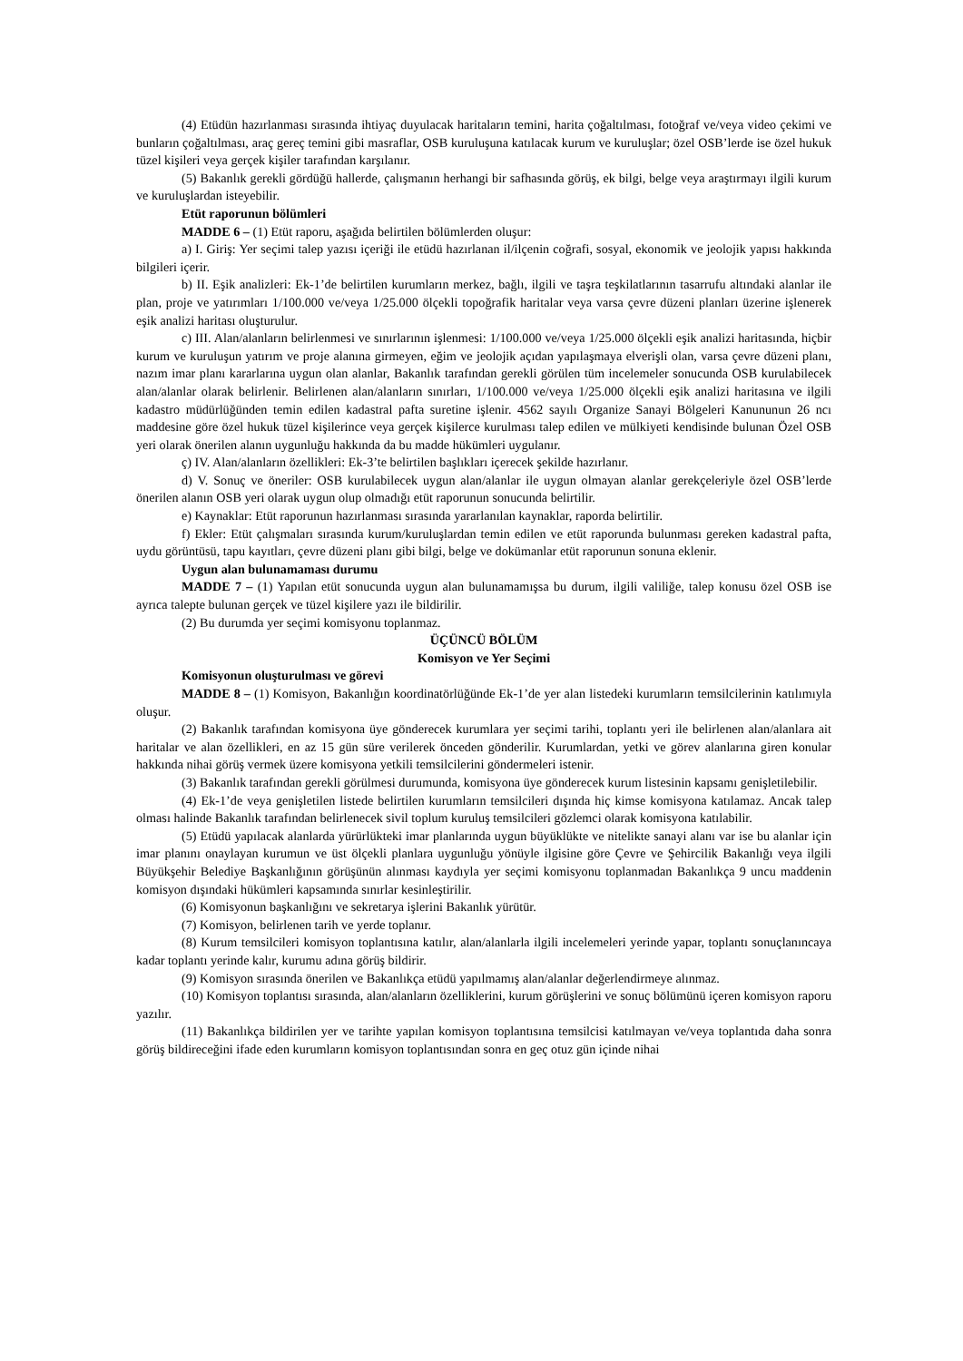(4) Etüdün hazırlanması sırasında ihtiyaç duyulacak haritaların temini, harita çoğaltılması, fotoğraf ve/veya video çekimi ve bunların çoğaltılması, araç gereç temini gibi masraflar, OSB kuruluşuna katılacak kurum ve kuruluşlar; özel OSB’lerde ise özel hukuk tüzel kişileri veya gerçek kişiler tarafından karşılanır.
(5) Bakanlık gerekli gördüğü hallerde, çalışmanın herhangi bir safhasında görüş, ek bilgi, belge veya araştırmayı ilgili kurum ve kuruluşlardan isteyebilir.
Etüt raporunun bölümleri
MADDE 6 – (1) Etüt raporu, aşağıda belirtilen bölümlerden oluşur:
a) I. Giriş: Yer seçimi talep yazısı içeriği ile etüdü hazırlanan il/ilçenin coğrafi, sosyal, ekonomik ve jeolojik yapısı hakkında bilgileri içerir.
b) II. Eşik analizleri: Ek-1’de belirtilen kurumların merkez, bağlı, ilgili ve taşra teşkilatlarının tasarrufu altındaki alanlar ile plan, proje ve yatırımları 1/100.000 ve/veya 1/25.000 ölçekli topoğrafik haritalar veya varsa çevre düzeni planları üzerine işlenerek eşik analizi haritası oluşturulur.
c) III. Alan/alanların belirlenmesi ve sınırlarının işlenmesi: 1/100.000 ve/veya 1/25.000 ölçekli eşik analizi haritasında, hiçbir kurum ve kuruluşun yatırım ve proje alanına girmeyen, eğim ve jeolojik açıdan yapılaşmaya elverişli olan, varsa çevre düzeni planı, nazım imar planı kararlarına uygun olan alanlar, Bakanlık tarafından gerekli görülen tüm incelemeler sonucunda OSB kurulabilecek alan/alanlar olarak belirlenir. Belirlenen alan/alanların sınırları, 1/100.000 ve/veya 1/25.000 ölçekli eşik analizi haritasına ve ilgili kadastro müdürlüğünden temin edilen kadastral pafta suretine işlenir. 4562 sayılı Organize Sanayi Bölgeleri Kanununun 26 ncı maddesine göre özel hukuk tüzel kişilerince veya gerçek kişilerce kurulması talep edilen ve mülkiyeti kendisinde bulunan Özel OSB yeri olarak önerilen alanın uygunluğu hakkında da bu madde hükümleri uygulanır.
ç) IV. Alan/alanların özellikleri: Ek-3’te belirtilen başlıkları içerecek şekilde hazırlanır.
d) V. Sonuç ve öneriler: OSB kurulabilecek uygun alan/alanlar ile uygun olmayan alanlar gerekçeleriyle özel OSB’lerde önerilen alanın OSB yeri olarak uygun olup olmadığı etüt raporunun sonucunda belirtilir.
e) Kaynaklar: Etüt raporunun hazırlanması sırasında yararlanılan kaynaklar, raporda belirtilir.
f) Ekler: Etüt çalışmaları sırasında kurum/kuruluşlardan temin edilen ve etüt raporunda bulunması gereken kadastral pafta, uydu görüntüsü, tapu kayıtları, çevre düzeni planı gibi bilgi, belge ve dokümanlar etüt raporunun sonuna eklenir.
Uygun alan bulunamaması durumu
MADDE 7 – (1) Yapılan etüt sonucunda uygun alan bulunamamışsa bu durum, ilgili valiliğe, talep konusu özel OSB ise ayrıca talepte bulunan gerçek ve tüzel kişilere yazı ile bildirilir.
(2) Bu durumda yer seçimi komisyonu toplanmaz.
ÜÇÜNCÜ BÖLÜM
Komisyon ve Yer Seçimi
Komisyonun oluşturulması ve görevi
MADDE 8 – (1) Komisyon, Bakanlığın koordinatörlüğünde Ek-1’de yer alan listedeki kurumların temsilcilerinin katılımıyla oluşur.
(2) Bakanlık tarafından komisyona üye gönderecek kurumlara yer seçimi tarihi, toplantı yeri ile belirlenen alan/alanlara ait haritalar ve alan özellikleri, en az 15 gün süre verilerek önceden gönderilir. Kurumlardan, yetki ve görev alanlarına giren konular hakkında nihai görüş vermek üzere komisyona yetkili temsilcilerini göndermeleri istenir.
(3) Bakanlık tarafından gerekli görülmesi durumunda, komisyona üye gönderecek kurum listesinin kapsamı genişletilebilir.
(4) Ek-1’de veya genişletilen listede belirtilen kurumların temsilcileri dışında hiç kimse komisyona katılamaz. Ancak talep olması halinde Bakanlık tarafından belirlenecek sivil toplum kuruluş temsilcileri gözlemci olarak komisyona katılabilir.
(5) Etüdü yapılacak alanlarda yürürlükteki imar planlarında uygun büyüklükte ve nitelikte sanayi alanı var ise bu alanlar için imar planını onaylayan kurumun ve üst ölçekli planlara uygunluğu yönüyle ilgisine göre Çevre ve Şehircilik Bakanlığı veya ilgili Büyükşehir Belediye Başkanlığının görüşünün alınması kaydıyla yer seçimi komisyonu toplanmadan Bakanlıkça 9 uncu maddenin komisyon dışındaki hükümleri kapsamında sınırlar kesinleştirilir.
(6) Komisyonun başkanlığını ve sekretarya işlerini Bakanlık yürütür.
(7) Komisyon, belirlenen tarih ve yerde toplanır.
(8) Kurum temsilcileri komisyon toplantısına katılır, alan/alanlarla ilgili incelemeleri yerinde yapar, toplantı sonuçlanıncaya kadar toplantı yerinde kalır, kurumu adına görüş bildirir.
(9) Komisyon sırasında önerilen ve Bakanlıkça etüdü yapılmamış alan/alanlar değerlendirmeye alınmaz.
(10) Komisyon toplantısı sırasında, alan/alanların özelliklerini, kurum görüşlerini ve sonuç bölümünü içeren komisyon raporu yazılır.
(11) Bakanlıkça bildirilen yer ve tarihte yapılan komisyon toplantısına temsilcisi katılmayan ve/veya toplantıda daha sonra görüş bildireceğini ifade eden kurumların komisyon toplantısından sonra en geç otuz gün içinde nihai